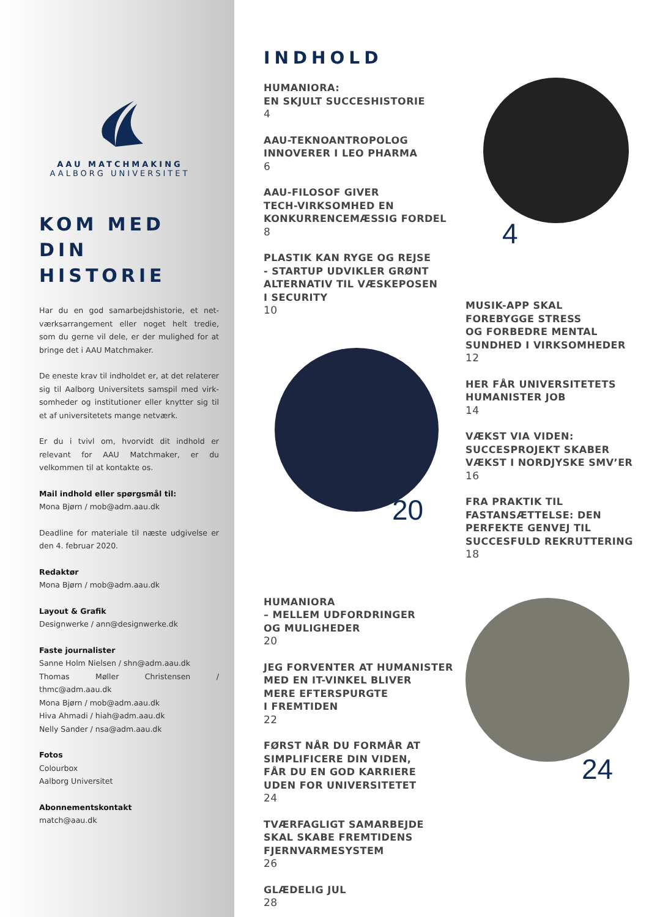AAU MATCHMAKING
AALBORG UNIVERSITET
KOM MED
DIN HISTORIE
Har du en god samarbejdshistorie, et net-værksarrangement eller noget helt tredie, som du gerne vil dele, er der mulighed for at bringe det i AAU Matchmaker.
De eneste krav til indholdet er, at det relaterer sig til Aalborg Universitets samspil med virk-somheder og institutioner eller knytter sig til et af universitetets mange netværk.
Er du i tvivl om, hvorvidt dit indhold er relevant for AAU Matchmaker, er du velkommen til at kontakte os.
Mail indhold eller spørgsmål til:
Mona Bjørn / mob@adm.aau.dk
Deadline for materiale til næste udgivelse er den 4. februar 2020.
Redaktør
Mona Bjørn / mob@adm.aau.dk
Layout & Grafik
Designwerke / ann@designwerke.dk
Faste journalister
Sanne Holm Nielsen / shn@adm.aau.dk
Thomas Møller Christensen / thmc@adm.aau.dk
Mona Bjørn / mob@adm.aau.dk
Hiva Ahmadi / hiah@adm.aau.dk
Nelly Sander / nsa@adm.aau.dk
Fotos
Colourbox
Aalborg Universitet
Abonnementskontakt
match@aau.dk
INDHOLD
HUMANIORA:
EN SKJULT SUCCESHISTORIE
4
AAU-TEKNOANTROPOLOG
INNOVERER I LEO PHARMA
6
AAU-FILOSOF GIVER
TECH-VIRKSOMHED EN
KONKURRENCEMÆSSIG FORDEL
8
PLASTIK KAN RYGE OG REJSE
- STARTUP UDVIKLER GRØNT
ALTERNATIV TIL VÆSKEPOSEN
I SECURITY
10
20
HUMANIORA
– MELLEM UDFORDRINGER
OG MULIGHEDER
20
JEG FORVENTER AT HUMANISTER
MED EN IT-VINKEL BLIVER
MERE EFTERSPURGTE
I FREMTIDEN
22
FØRST NÅR DU FORMÅR AT
SIMPLIFICERE DIN VIDEN,
FÅR DU EN GOD KARRIERE
UDEN FOR UNIVERSITETET
24
TVÆRFAGLIGT SAMARBEJDE
SKAL SKABE FREMTIDENS
FJERNVARMESYSTEM
26
GLÆDELIG JUL
28
4
MUSIK-APP SKAL
FOREBYGGE STRESS
OG FORBEDRE MENTAL
SUNDHED I VIRKSOMHEDER
12
HER FÅR UNIVERSITETETS
HUMANISTER JOB
14
VÆKST VIA VIDEN:
SUCCESPROJEKT SKABER
VÆKST I NORDJYSKE SMV’ER
16
FRA PRAKTIK TIL
FASTANSÆTTELSE: DEN
PERFEKTE GENVEJ TIL
SUCCESFULD REKRUTTERING
18
24